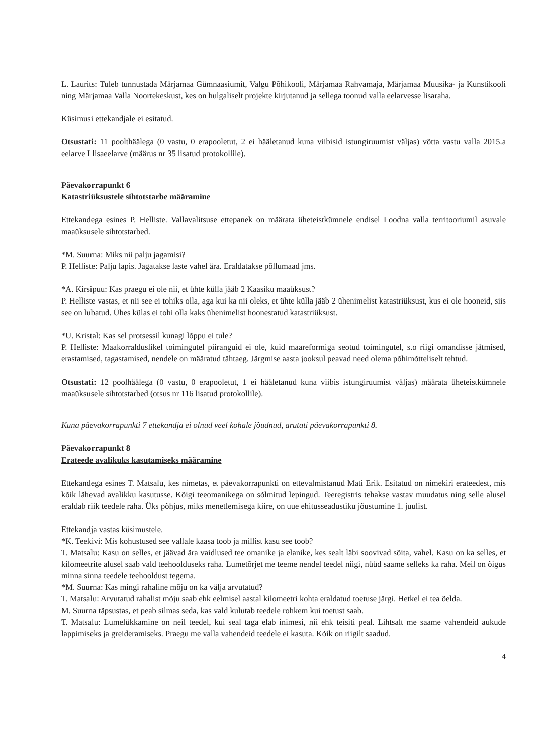L. Laurits: Tuleb tunnustada Märjamaa Gümnaasiumit, Valgu Põhikooli, Märjamaa Rahvamaja, Märjamaa Muusika- ja Kunstikooli ning Märjamaa Valla Noortekeskust, kes on hulgaliselt projekte kirjutanud ja sellega toonud valla eelarvesse lisaraha.
Küsimusi ettekandjale ei esitatud.
Otsustati: 11 poolthäälega (0 vastu, 0 erapooletut, 2 ei hääletanud kuna viibisid istungiruumist väljas) võtta vastu valla 2015.a eelarve I lisaeelarve (määrus nr 35 lisatud protokollile).
Päevakorrapunkt 6
Katastriüksustele sihtotstarbe määramine
Ettekandega esines P. Helliste. Vallavalitsuse ettepanek on määrata üheteistkümnele endisel Loodna valla territooriumil asuvale maaüksusele sihtotstarbed.
*M. Suurna: Miks nii palju jagamisi?
P. Helliste: Palju lapis. Jagatakse laste vahel ära. Eraldatakse põllumaad jms.
*A. Kirsipuu: Kas praegu ei ole nii, et ühte külla jääb 2 Kaasiku maaüksust?
P. Helliste vastas, et nii see ei tohiks olla, aga kui ka nii oleks, et ühte külla jääb 2 ühenimelist katastriüksust, kus ei ole hooneid, siis see on lubatud. Ühes külas ei tohi olla kaks ühenimelist hoonestatud katastriüksust.
*U. Kristal: Kas sel protsessil kunagi lõppu ei tule?
P. Helliste: Maakorralduslikel toimingutel piiranguid ei ole, kuid maareformiga seotud toimingutel, s.o riigi omandisse jätmised, erastamised, tagastamised, nendele on määratud tähtaeg. Järgmise aasta jooksul peavad need olema põhimõtteliselt tehtud.
Otsustati: 12 poolhäälega (0 vastu, 0 erapooletut, 1 ei hääletanud kuna viibis istungiruumist väljas) määrata üheteistkümnele maaüksusele sihtotstarbed (otsus nr 116 lisatud protokollile).
Kuna päevakorrapunkti 7 ettekandja ei olnud veel kohale jõudnud, arutati päevakorrapunkti 8.
Päevakorrapunkt 8
Erateede avalikuks kasutamiseks määramine
Ettekandega esines T. Matsalu, kes nimetas, et päevakorrapunkti on ettevalmistanud Mati Erik. Esitatud on nimekiri erateedest, mis kõik lähevad avalikku kasutusse. Kõigi teeomanikega on sõlmitud lepingud. Teeregistris tehakse vastav muudatus ning selle alusel eraldab riik teedele raha. Üks põhjus, miks menetlemisega kiire, on uue ehitusseadustiku jõustumine 1. juulist.
Ettekandja vastas küsimustele.
*K. Teekivi: Mis kohustused see vallale kaasa toob ja millist kasu see toob?
T. Matsalu: Kasu on selles, et jäävad ära vaidlused tee omanike ja elanike, kes sealt läbi soovivad sõita, vahel. Kasu on ka selles, et kilomeetrite alusel saab vald teehoolduseks raha. Lumetõrjet me teeme nendel teedel niigi, nüüd saame selleks ka raha. Meil on õigus minna sinna teedele teehooldust tegema.
*M. Suurna: Kas mingi rahaline mõju on ka välja arvutatud?
T. Matsalu: Arvutatud rahalist mõju saab ehk eelmisel aastal kilomeetri kohta eraldatud toetuse järgi. Hetkel ei tea öelda.
M. Suurna täpsustas, et peab silmas seda, kas vald kulutab teedele rohkem kui toetust saab.
T. Matsalu: Lumelükkamine on neil teedel, kui seal taga elab inimesi, nii ehk teisiti peal. Lihtsalt me saame vahendeid aukude lappimiseks ja greideramiseks. Praegu me valla vahendeid teedele ei kasuta. Kõik on riigilt saadud.
4